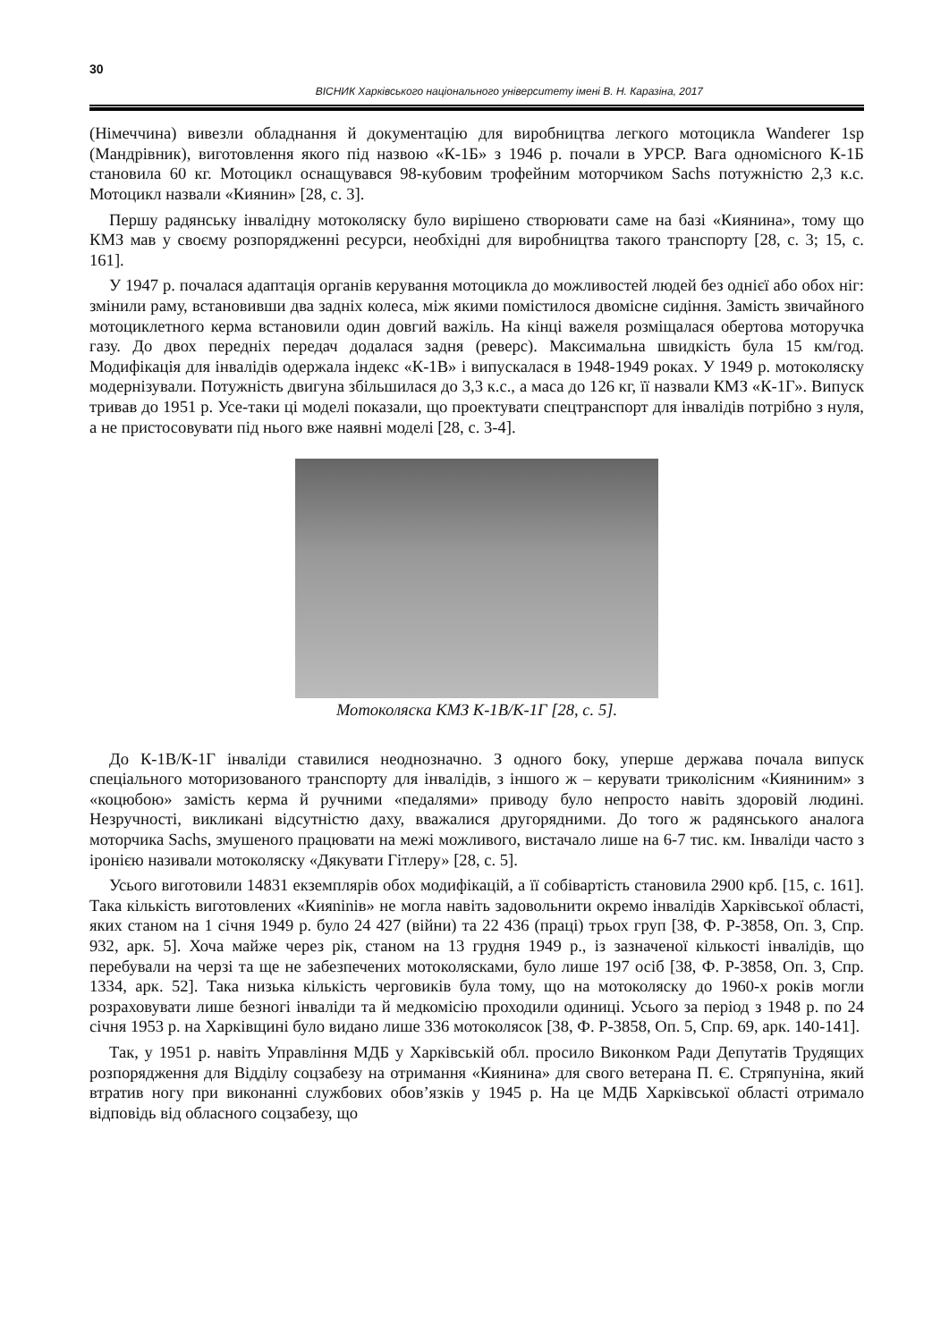30
ВІСНИК Харківського національного університету імені В. Н. Каразіна, 2017
(Німеччина) вивезли обладнання й документацію для виробництва легкого мотоцикла Wanderer 1sp (Мандрівник), виготовлення якого під назвою «К-1Б» з 1946 р. почали в УРСР. Вага одномісного К-1Б становила 60 кг. Мотоцикл оснащувався 98-кубовим трофейним моторчиком Sachs потужністю 2,3 к.с. Мотоцикл назвали «Киянин» [28, с. 3].
Першу радянську інвалідну мотоколяску було вирішено створювати саме на базі «Киянина», тому що КМЗ мав у своєму розпорядженні ресурси, необхідні для виробництва такого транспорту [28, с. 3; 15, с. 161].
У 1947 р. почалася адаптація органів керування мотоцикла до можливостей людей без однієї або обох ніг: змінили раму, встановивши два задніх колеса, між якими помістилося двомісне сидіння. Замість звичайного мотоциклетного керма встановили один довгий важіль. На кінці важеля розміщалася обертова моторучка газу. До двох передніх передач додалася задня (реверс). Максимальна швидкість була 15 км/год. Модифікація для інвалідів одержала індекс «К-1В» і випускалася в 1948-1949 роках. У 1949 р. мотоколяску модернізували. Потужність двигуна збільшилася до 3,3 к.с., а маса до 126 кг, її назвали КМЗ «К-1Г». Випуск тривав до 1951 р. Усе-таки ці моделі показали, що проектувати спецтранспорт для інвалідів потрібно з нуля, а не пристосовувати під нього вже наявні моделі [28, с. 3-4].
Мотоколяска КМЗ К-1В/К-1Г [28, с. 5].
До К-1В/К-1Г інваліди ставилися неоднозначно. З одного боку, уперше держава почала випуск спеціального моторизованого транспорту для інвалідів, з іншого ж – керувати триколісним «Кияниним» з «коцюбою» замість керма й ручними «педалями» приводу було непросто навіть здоровій людині. Незручності, викликані відсутністю даху, вважалися другорядними. До того ж радянського аналога моторчика Sachs, змушеного працювати на межі можливого, вистачало лише на 6-7 тис. км. Інваліди часто з іронією називали мотоколяску «Дякувати Гітлеру» [28, с. 5].
Усього виготовили 14831 екземплярів обох модифікацій, а її собівартість становила 2900 крб. [15, с. 161]. Така кількість виготовлених «Кияninів» не могла навіть задовольнити окремо інвалідів Харківської області, яких станом на 1 січня 1949 р. було 24 427 (війни) та 22 436 (праці) трьох груп [38, Ф. Р-3858, Оп. 3, Спр. 932, арк. 5]. Хоча майже через рік, станом на 13 грудня 1949 р., із зазначеної кількості інвалідів, що перебували на черзі та ще не забезпечених мотоколясками, було лише 197 осіб [38, Ф. Р-3858, Оп. 3, Спр. 1334, арк. 52]. Така низька кількість черговиків була тому, що на мотоколяску до 1960-х років могли розраховувати лише безногі інваліди та й медкомісію проходили одиниці. Усього за період з 1948 р. по 24 січня 1953 р. на Харківщині було видано лише 336 мотоколясок [38, Ф. Р-3858, Оп. 5, Спр. 69, арк. 140-141].
Так, у 1951 р. навіть Управління МДБ у Харківській обл. просило Виконком Ради Депутатів Трудящих розпорядження для Відділу соцзабезу на отримання «Киянина» для свого ветерана П. Є. Стряпуніна, який втратив ногу при виконанні службових обов’язків у 1945 р. На це МДБ Харківської області отримало відповідь від обласного соцзабезу, що